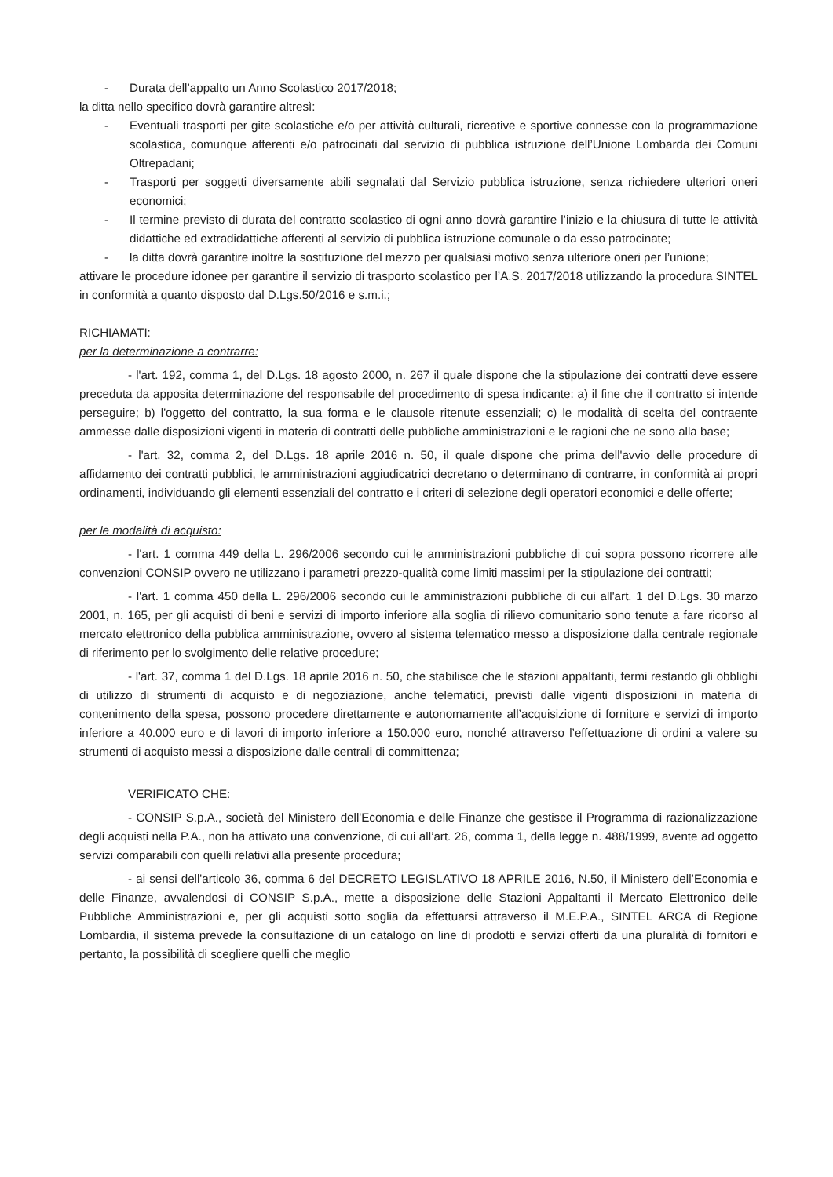- Durata dell’appalto un Anno Scolastico 2017/2018;
la ditta nello specifico dovrà garantire altresì:
- Eventuali trasporti per gite scolastiche e/o per attività culturali, ricreative e sportive connesse con la programmazione scolastica, comunque afferenti e/o patrocinati dal servizio di pubblica istruzione dell’Unione Lombarda dei Comuni Oltrepadani;
- Trasporti per soggetti diversamente abili segnalati dal Servizio pubblica istruzione, senza richiedere ulteriori oneri economici;
- Il termine previsto di durata del contratto scolastico di ogni anno dovrà garantire l’inizio e la chiusura di tutte le attività didattiche ed extradidattiche afferenti al servizio di pubblica istruzione comunale o da esso patrocinate;
- la ditta dovrà garantire inoltre la sostituzione del mezzo per qualsiasi motivo senza ulteriore oneri per l’unione;
attivare le procedure idonee per garantire il servizio di trasporto scolastico per l’A.S. 2017/2018 utilizzando la procedura SINTEL in conformità a quanto disposto dal D.Lgs.50/2016 e s.m.i.;
RICHIAMATI:
per la determinazione a contrarre:
- l'art. 192, comma 1, del D.Lgs. 18 agosto 2000, n. 267 il quale dispone che la stipulazione dei contratti deve essere preceduta da apposita determinazione del responsabile del procedimento di spesa indicante: a) il fine che il contratto si intende perseguire; b) l'oggetto del contratto, la sua forma e le clausole ritenute essenziali; c) le modalità di scelta del contraente ammesse dalle disposizioni vigenti in materia di contratti delle pubbliche amministrazioni e le ragioni che ne sono alla base;
- l'art. 32, comma 2, del D.Lgs. 18 aprile 2016 n. 50, il quale dispone che prima dell'avvio delle procedure di affidamento dei contratti pubblici, le amministrazioni aggiudicatrici decretano o determinano di contrarre, in conformità ai propri ordinamenti, individuando gli elementi essenziali del contratto e i criteri di selezione degli operatori economici e delle offerte;
per le modalità di acquisto:
- l'art. 1 comma 449 della L. 296/2006 secondo cui le amministrazioni pubbliche di cui sopra possono ricorrere alle convenzioni CONSIP ovvero ne utilizzano i parametri prezzo-qualità come limiti massimi per la stipulazione dei contratti;
- l'art. 1 comma 450 della L. 296/2006 secondo cui le amministrazioni pubbliche di cui all'art. 1 del D.Lgs. 30 marzo 2001, n. 165, per gli acquisti di beni e servizi di importo inferiore alla soglia di rilievo comunitario sono tenute a fare ricorso al mercato elettronico della pubblica amministrazione, ovvero al sistema telematico messo a disposizione dalla centrale regionale di riferimento per lo svolgimento delle relative procedure;
- l'art. 37, comma 1 del D.Lgs. 18 aprile 2016 n. 50, che stabilisce che le stazioni appaltanti, fermi restando gli obblighi di utilizzo di strumenti di acquisto e di negoziazione, anche telematici, previsti dalle vigenti disposizioni in materia di contenimento della spesa, possono procedere direttamente e autonomamente all’acquisizione di forniture e servizi di importo inferiore a 40.000 euro e di lavori di importo inferiore a 150.000 euro, nonché attraverso l’effettuazione di ordini a valere su strumenti di acquisto messi a disposizione dalle centrali di committenza;
VERIFICATO CHE:
- CONSIP S.p.A., società del Ministero dell'Economia e delle Finanze che gestisce il Programma di razionalizzazione degli acquisti nella P.A., non ha attivato una convenzione, di cui all’art. 26, comma 1, della legge n. 488/1999, avente ad oggetto servizi comparabili con quelli relativi alla presente procedura;
- ai sensi dell'articolo 36, comma 6 del DECRETO LEGISLATIVO 18 APRILE 2016, N.50, il Ministero dell’Economia e delle Finanze, avvalendosi di CONSIP S.p.A., mette a disposizione delle Stazioni Appaltanti il Mercato Elettronico delle Pubbliche Amministrazioni e, per gli acquisti sotto soglia da effettuarsi attraverso il M.E.P.A., SINTEL ARCA di Regione Lombardia, il sistema prevede la consultazione di un catalogo on line di prodotti e servizi offerti da una pluralità di fornitori e pertanto, la possibilità di scegliere quelli che meglio